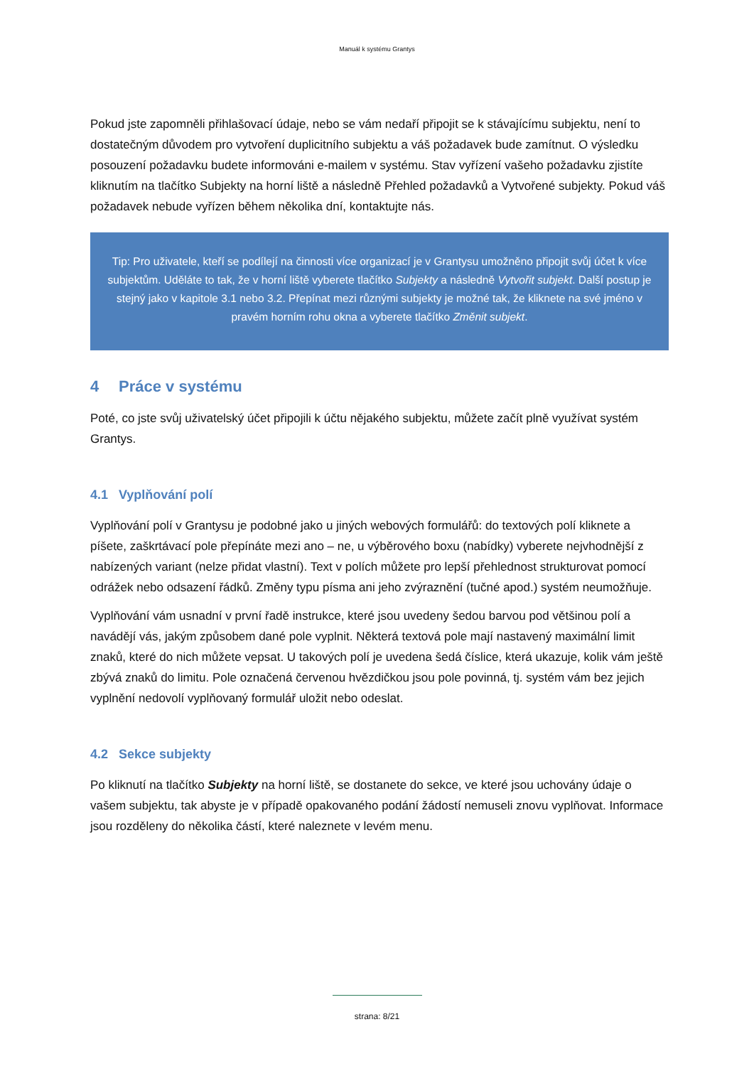Manuál k systému Grantys
Pokud jste zapomněli přihlašovací údaje, nebo se vám nedaří připojit se k stávajícímu subjektu, není to dostatečným důvodem pro vytvoření duplicitního subjektu a váš požadavek bude zamítnut. O výsledku posouzení požadavku budete informováni e-mailem v systému. Stav vyřízení vašeho požadavku zjistíte kliknutím na tlačítko Subjekty na horní liště a následně Přehled požadavků a Vytvořené subjekty. Pokud váš požadavek nebude vyřízen během několika dní, kontaktujte nás.
Tip: Pro uživatele, kteří se podílejí na činnosti více organizací je v Grantysu umožněno připojit svůj účet k více subjektům. Uděláte to tak, že v horní liště vyberete tlačítko Subjekty a následně Vytvořit subjekt. Další postup je stejný jako v kapitole 3.1 nebo 3.2. Přepínat mezi různými subjekty je možné tak, že kliknete na své jméno v pravém horním rohu okna a vyberete tlačítko Změnit subjekt.
4 Práce v systému
Poté, co jste svůj uživatelský účet připojili k účtu nějakého subjektu, můžete začít plně využívat systém Grantys.
4.1 Vyplňování polí
Vyplňování polí v Grantysu je podobné jako u jiných webových formulářů: do textových polí kliknete a píšete, zaškrtávací pole přepínáte mezi ano – ne, u výběrového boxu (nabídky) vyberete nejvhodnější z nabízených variant (nelze přidat vlastní). Text v polích můžete pro lepší přehlednost strukturovat pomocí odrážek nebo odsazení řádků. Změny typu písma ani jeho zvýraznění (tučné apod.) systém neumožňuje.
Vyplňování vám usnadní v první řadě instrukce, které jsou uvedeny šedou barvou pod většinou polí a navádějí vás, jakým způsobem dané pole vyplnit. Některá textová pole mají nastavený maximální limit znaků, které do nich můžete vepsat. U takových polí je uvedena šedá číslice, která ukazuje, kolik vám ještě zbývá znaků do limitu. Pole označená červenou hvězdičkou jsou pole povinná, tj. systém vám bez jejich vyplnění nedovolí vyplňovaný formulář uložit nebo odeslat.
4.2 Sekce subjekty
Po kliknutí na tlačítko Subjekty na horní liště, se dostanete do sekce, ve které jsou uchovány údaje o vašem subjektu, tak abyste je v případě opakovaného podání žádostí nemuseli znovu vyplňovat. Informace jsou rozděleny do několika částí, které naleznete v levém menu.
strana: 8/21